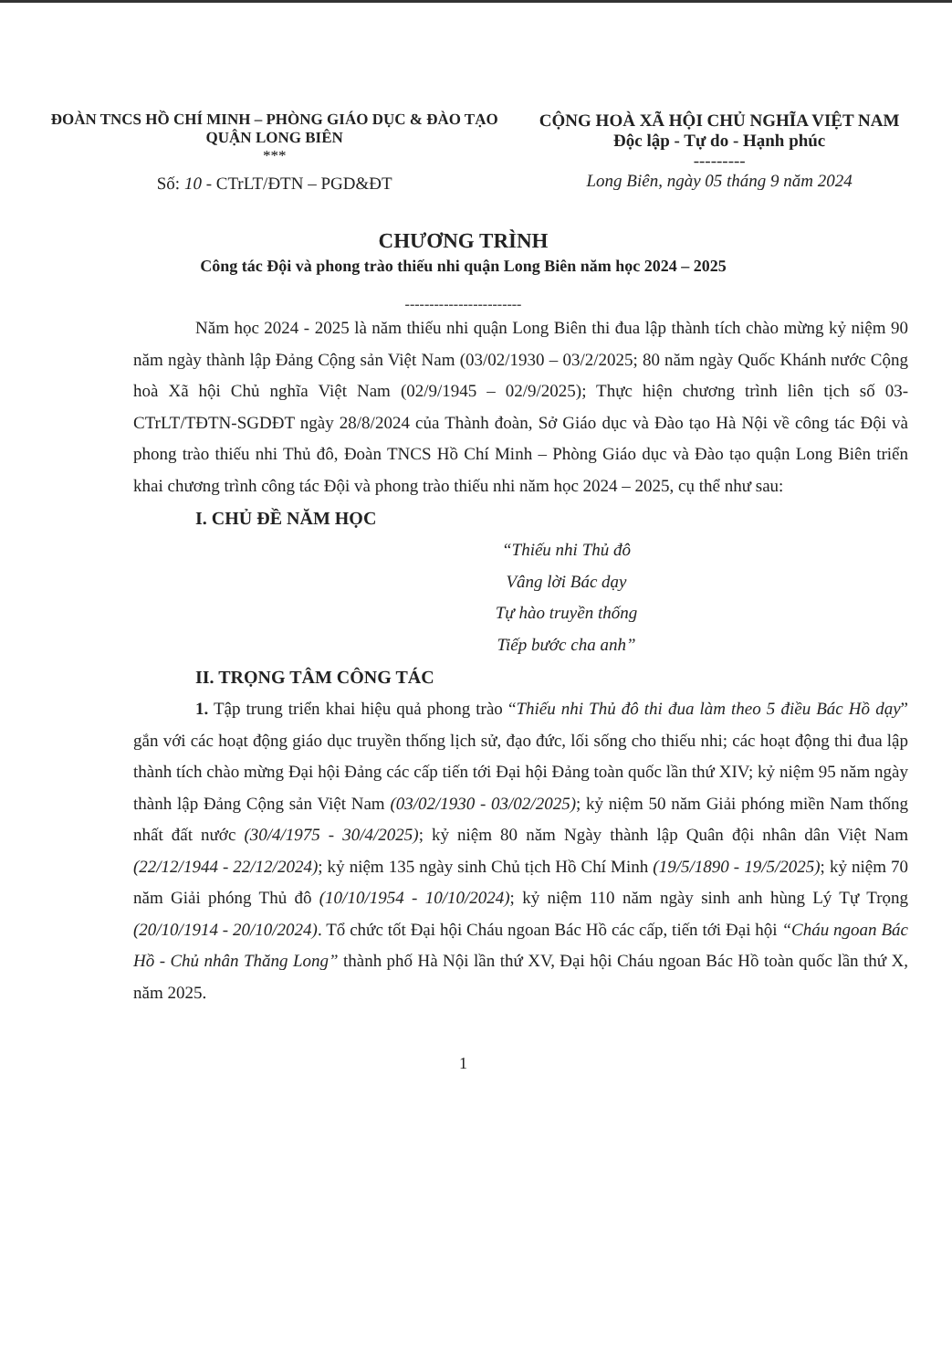ĐOÀN TNCS HỒ CHÍ MINH – PHÒNG GIÁO DỤC & ĐÀO TẠO
QUẬN LONG BIÊN
***
Số: 10 - CTrLT/ĐTN – PGD&ĐT
CỘNG HOÀ XÃ HỘI CHỦ NGHĨA VIỆT NAM
Độc lập - Tự do - Hạnh phúc
---------
Long Biên, ngày 05 tháng 9 năm 2024
CHƯƠNG TRÌNH
Công tác Đội và phong trào thiếu nhi quận Long Biên năm học 2024 – 2025
------------------------
Năm học 2024 - 2025 là năm thiếu nhi quận Long Biên thi đua lập thành tích chào mừng kỷ niệm 90 năm ngày thành lập Đảng Cộng sản Việt Nam (03/02/1930 – 03/2/2025; 80 năm ngày Quốc Khánh nước Cộng hoà Xã hội Chủ nghĩa Việt Nam (02/9/1945 – 02/9/2025); Thực hiện chương trình liên tịch số 03-CTrLT/TĐTN-SGDĐT ngày 28/8/2024 của Thành đoàn, Sở Giáo dục và Đào tạo Hà Nội về công tác Đội và phong trào thiếu nhi Thủ đô, Đoàn TNCS Hồ Chí Minh – Phòng Giáo dục và Đào tạo quận Long Biên triển khai chương trình công tác Đội và phong trào thiếu nhi năm học 2024 – 2025, cụ thể như sau:
I. CHỦ ĐỀ NĂM HỌC
“Thiếu nhi Thủ đô
Vâng lời Bác dạy
Tự hào truyền thống
Tiếp bước cha anh”
II. TRỌNG TÂM CÔNG TÁC
1. Tập trung triển khai hiệu quả phong trào “Thiếu nhi Thủ đô thi đua làm theo 5 điều Bác Hồ dạy” gắn với các hoạt động giáo dục truyền thống lịch sử, đạo đức, lối sống cho thiếu nhi; các hoạt động thi đua lập thành tích chào mừng Đại hội Đảng các cấp tiến tới Đại hội Đảng toàn quốc lần thứ XIV; kỷ niệm 95 năm ngày thành lập Đảng Cộng sản Việt Nam (03/02/1930 - 03/02/2025); kỷ niệm 50 năm Giải phóng miền Nam thống nhất đất nước (30/4/1975 - 30/4/2025); kỷ niệm 80 năm Ngày thành lập Quân đội nhân dân Việt Nam (22/12/1944 - 22/12/2024); kỷ niệm 135 ngày sinh Chủ tịch Hồ Chí Minh (19/5/1890 - 19/5/2025); kỷ niệm 70 năm Giải phóng Thủ đô (10/10/1954 - 10/10/2024); kỷ niệm 110 năm ngày sinh anh hùng Lý Tự Trọng (20/10/1914 - 20/10/2024). Tổ chức tốt Đại hội Cháu ngoan Bác Hồ các cấp, tiến tới Đại hội “Cháu ngoan Bác Hồ - Chủ nhân Thăng Long” thành phố Hà Nội lần thứ XV, Đại hội Cháu ngoan Bác Hồ toàn quốc lần thứ X, năm 2025.
1